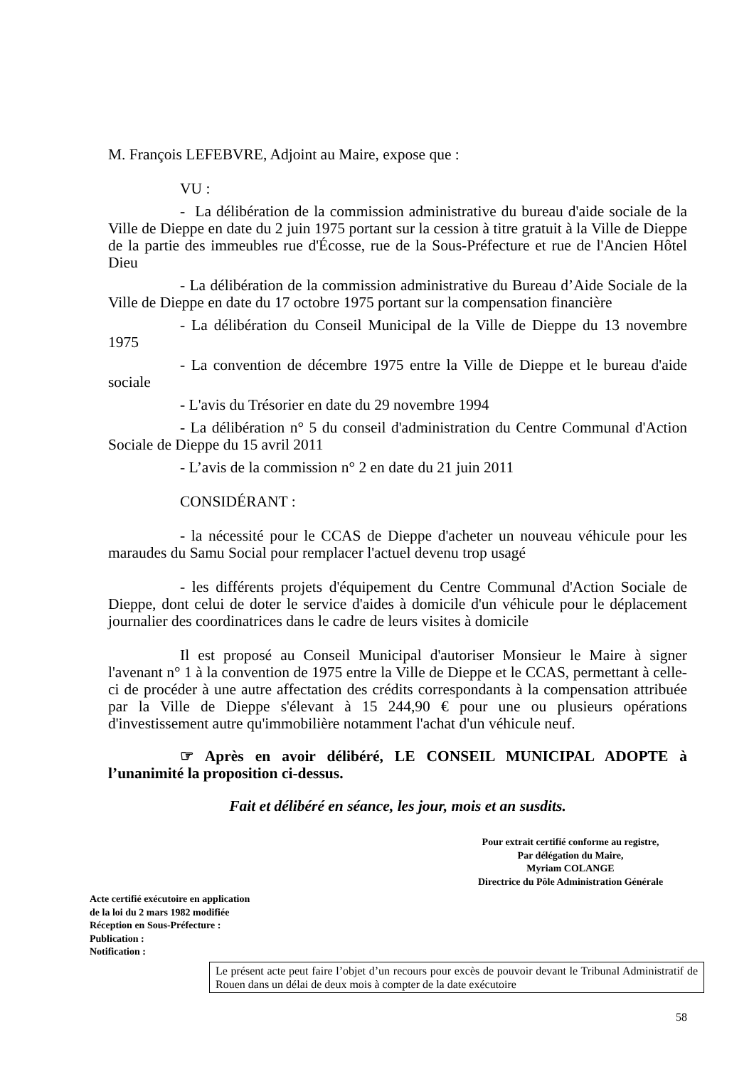M. François LEFEBVRE, Adjoint au Maire, expose que :
VU :
- La délibération de la commission administrative du bureau d'aide sociale de la Ville de Dieppe en date du 2 juin 1975 portant sur la cession à titre gratuit à la Ville de Dieppe de la partie des immeubles rue d'Écosse, rue de la Sous-Préfecture et rue de l'Ancien Hôtel Dieu
- La délibération de la commission administrative du Bureau d’Aide Sociale de la Ville de Dieppe en date du 17 octobre 1975 portant sur la compensation financière
- La délibération du Conseil Municipal de la Ville de Dieppe du 13 novembre 1975
- La convention de décembre 1975 entre la Ville de Dieppe et le bureau d'aide sociale
- L'avis du Trésorier en date du 29 novembre 1994
- La délibération n° 5 du conseil d'administration du Centre Communal d'Action Sociale de Dieppe du 15 avril 2011
- L’avis de la commission n° 2 en date du 21 juin 2011
CONSIDÉRANT :
- la nécessité pour le CCAS de Dieppe d'acheter un nouveau véhicule pour les maraudes du Samu Social pour remplacer l'actuel devenu trop usagé
- les différents projets d'équipement du Centre Communal d'Action Sociale de Dieppe, dont celui de doter le service d'aides à domicile d'un véhicule pour le déplacement journalier des coordinatrices dans le cadre de leurs visites à domicile
Il est proposé au Conseil Municipal d'autoriser Monsieur le Maire à signer l'avenant n° 1 à la convention de 1975 entre la Ville de Dieppe et le CCAS, permettant à celle-ci de procéder à une autre affectation des crédits correspondants à la compensation attribuée par la Ville de Dieppe s'élevant à 15 244,90 € pour une ou plusieurs opérations d'investissement autre qu'immobilière notamment l'achat d'un véhicule neuf.
☞ Après en avoir délibéré, LE CONSEIL MUNICIPAL ADOPTE à l’unanimité la proposition ci-dessus.
Fait et délibéré en séance, les jour, mois et an susdits.
Pour extrait certifié conforme au registre,
Par délégation du Maire,
Myriam COLANGE
Directrice du Pôle Administration Générale
Acte certifié exécutoire en application
de la loi du 2 mars 1982 modifiée
Réception en Sous-Préfecture :
Publication :
Notification :
Le présent acte peut faire l’objet d’un recours pour excès de pouvoir devant le Tribunal Administratif de Rouen dans un délai de deux mois à compter de la date exécutoire
58